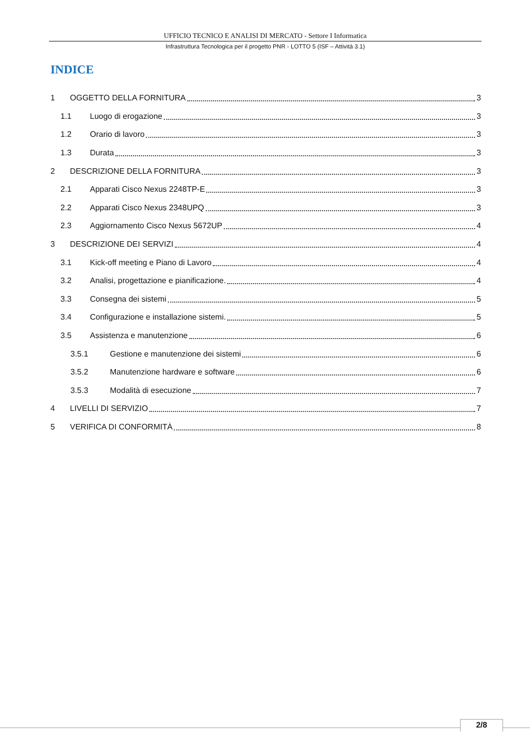UFFICIO TECNICO E ANALISI DI MERCATO - Settore I Informatica
Infrastruttura Tecnologica per il progetto PNR - LOTTO 5 (ISF – Attività 3.1)
INDICE
1 OGGETTO DELLA FORNITURA 3
1.1 Luogo di erogazione 3
1.2 Orario di lavoro 3
1.3 Durata 3
2 DESCRIZIONE DELLA FORNITURA 3
2.1 Apparati Cisco Nexus 2248TP-E 3
2.2 Apparati Cisco Nexus 2348UPQ 3
2.3 Aggiornamento Cisco Nexus 5672UP 4
3 DESCRIZIONE DEI SERVIZI 4
3.1 Kick-off meeting e Piano di Lavoro 4
3.2 Analisi, progettazione e pianificazione. 4
3.3 Consegna dei sistemi 5
3.4 Configurazione e installazione sistemi. 5
3.5 Assistenza e manutenzione 6
3.5.1 Gestione e manutenzione dei sistemi 6
3.5.2 Manutenzione hardware e software 6
3.5.3 Modalità di esecuzione 7
4 LIVELLI DI SERVIZIO 7
5 VERIFICA DI CONFORMITÀ 8
2/8